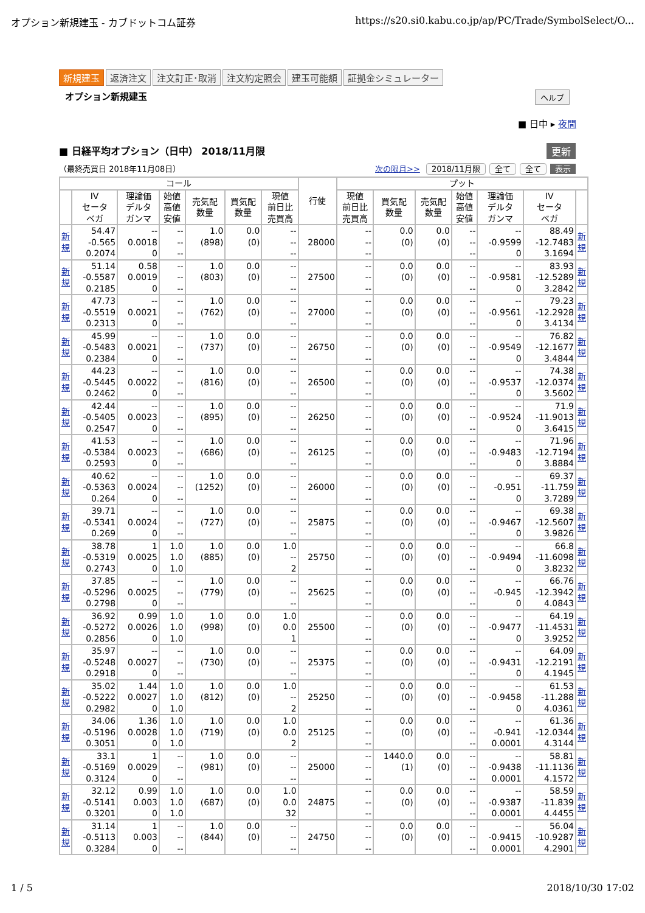オプション新規建玉 - カブドットコム証券 https://s20.si0.kabu.co.jp/ap/PC/Trade/SymbolSelect/O...
新規建玉 返済注文 注文訂正･取消 注文約定照会 建玉可能額 証拠金シミュレーター
オプション新規建玉 ヘルプ
■ 日中 ▸ 夜間
■ 日経平均オプション（日中） 2018/11月限
更新
（最終売買日 2018年11月08日） 次の限月>> 2018/11月限 全て 全て 表示
| コール | | | | | | | 行使 | プット | | | | | | |
| --- | --- | --- | --- | --- | --- | --- | --- | --- | --- | --- | --- | --- | --- | --- |
| | IV セータ ベガ | 理論価 デルタ ガンマ | 始値 高値 安値 | 売気配 数量 | 買気配 数量 | 現値 前日比 売買高 | | 現値 前日比 売買高 | 買気配 数量 | 売気配 数量 | 始値 高値 安値 | 理論価 デルタ ガンマ | IV セータ ベガ | |
| 新 規 | 54.47 -0.565 0.2074 | -- 0.0018 0 | -- -- -- | 1.0 (898) | 0.0 (0) | -- -- -- | 28000 | -- -- -- | 0.0 (0) | 0.0 (0) | -- -- -- | -- -0.9599 0 | 88.49 -12.7483 3.1694 | 新 規 |
| 新 規 | 51.14 -0.5587 0.2185 | 0.58 0.0019 0 | -- -- -- | 1.0 (803) | 0.0 (0) | -- -- -- | 27500 | -- -- -- | 0.0 (0) | 0.0 (0) | -- -- -- | -- -0.9581 0 | 83.93 -12.5289 3.2842 | 新 規 |
| 新 規 | 47.73 -0.5519 0.2313 | -- 0.0021 0 | -- -- -- | 1.0 (762) | 0.0 (0) | -- -- -- | 27000 | -- -- -- | 0.0 (0) | 0.0 (0) | -- -- -- | -- -0.9561 0 | 79.23 -12.2928 3.4134 | 新 規 |
| 新 規 | 45.99 -0.5483 0.2384 | -- 0.0021 0 | -- -- -- | 1.0 (737) | 0.0 (0) | -- -- -- | 26750 | -- -- -- | 0.0 (0) | 0.0 (0) | -- -- -- | -- -0.9549 0 | 76.82 -12.1677 3.4844 | 新 規 |
| 新 規 | 44.23 -0.5445 0.2462 | -- 0.0022 0 | -- -- -- | 1.0 (816) | 0.0 (0) | -- -- -- | 26500 | -- -- -- | 0.0 (0) | 0.0 (0) | -- -- -- | -- -0.9537 0 | 74.38 -12.0374 3.5602 | 新 規 |
| 新 規 | 42.44 -0.5405 0.2547 | -- 0.0023 0 | -- -- -- | 1.0 (895) | 0.0 (0) | -- -- -- | 26250 | -- -- -- | 0.0 (0) | 0.0 (0) | -- -- -- | -- -0.9524 0 | 71.9 -11.9013 3.6415 | 新 規 |
| 新 規 | 41.53 -0.5384 0.2593 | -- 0.0023 0 | -- -- -- | 1.0 (686) | 0.0 (0) | -- -- -- | 26125 | -- -- -- | 0.0 (0) | 0.0 (0) | -- -- -- | -- -0.9483 0 | 71.96 -12.7194 3.8884 | 新 規 |
| 新 規 | 40.62 -0.5363 0.264 | -- 0.0024 0 | -- -- -- | 1.0 (1252) | 0.0 (0) | -- -- -- | 26000 | -- -- -- | 0.0 (0) | 0.0 (0) | -- -- -- | -- -0.951 0 | 69.37 -11.759 3.7289 | 新 規 |
| 新 規 | 39.71 -0.5341 0.269 | -- 0.0024 0 | -- -- -- | 1.0 (727) | 0.0 (0) | -- -- -- | 25875 | -- -- -- | 0.0 (0) | 0.0 (0) | -- -- -- | -- -0.9467 0 | 69.38 -12.5607 3.9826 | 新 規 |
| 新 規 | 38.78 -0.5319 0.2743 | 1 0.0025 0 | 1.0 1.0 1.0 | 1.0 (885) | 0.0 (0) | 1.0 -- 2 | 25750 | -- -- -- | 0.0 (0) | 0.0 (0) | -- -- -- | -- -0.9494 0 | 66.8 -11.6098 3.8232 | 新 規 |
| 新 規 | 37.85 -0.5296 0.2798 | -- 0.0025 0 | -- -- -- | 1.0 (779) | 0.0 (0) | -- -- -- | 25625 | -- -- -- | 0.0 (0) | 0.0 (0) | -- -- -- | -- -0.945 0 | 66.76 -12.3942 4.0843 | 新 規 |
| 新 規 | 36.92 -0.5272 0.2856 | 0.99 0.0026 0 | 1.0 1.0 1.0 | 1.0 (998) | 0.0 (0) | 1.0 0.0 1 | 25500 | -- -- -- | 0.0 (0) | 0.0 (0) | -- -- -- | -- -0.9477 0 | 64.19 -11.4531 3.9252 | 新 規 |
| 新 規 | 35.97 -0.5248 0.2918 | -- 0.0027 0 | -- -- -- | 1.0 (730) | 0.0 (0) | -- -- -- | 25375 | -- -- -- | 0.0 (0) | 0.0 (0) | -- -- -- | -- -0.9431 0 | 64.09 -12.2191 4.1945 | 新 規 |
| 新 規 | 35.02 -0.5222 0.2982 | 1.44 0.0027 0 | 1.0 1.0 1.0 | 1.0 (812) | 0.0 (0) | 1.0 -- 2 | 25250 | -- -- -- | 0.0 (0) | 0.0 (0) | -- -- -- | -- -0.9458 0 | 61.53 -11.288 4.0361 | 新 規 |
| 新 規 | 34.06 -0.5196 0.3051 | 1.36 0.0028 0 | 1.0 1.0 1.0 | 1.0 (719) | 0.0 (0) | 1.0 0.0 2 | 25125 | -- -- -- | 0.0 (0) | 0.0 (0) | -- -- -- | -- -0.941 0.0001 | 61.36 -12.0344 4.3144 | 新 規 |
| 新 規 | 33.1 -0.5169 0.3124 | 1 0.0029 0 | -- -- -- | 1.0 (981) | 0.0 (0) | -- -- -- | 25000 | -- -- -- | 1440.0 (1) | 0.0 (0) | -- -- -- | -- -0.9438 0.0001 | 58.81 -11.1136 4.1572 | 新 規 |
| 新 規 | 32.12 -0.5141 0.3201 | 0.99 0.003 0 | 1.0 1.0 1.0 | 1.0 (687) | 0.0 (0) | 1.0 0.0 32 | 24875 | -- -- -- | 0.0 (0) | 0.0 (0) | -- -- -- | -- -0.9387 0.0001 | 58.59 -11.839 4.4455 | 新 規 |
| 新 規 | 31.14 -0.5113 0.3284 | 1 0.003 0 | -- -- -- | 1.0 (844) | 0.0 (0) | -- -- -- | 24750 | -- -- -- | 0.0 (0) | 0.0 (0) | -- -- -- | -- -0.9415 0.0001 | 56.04 -10.9287 4.2901 | 新 規 |
1 / 5 2018/10/30 17:02